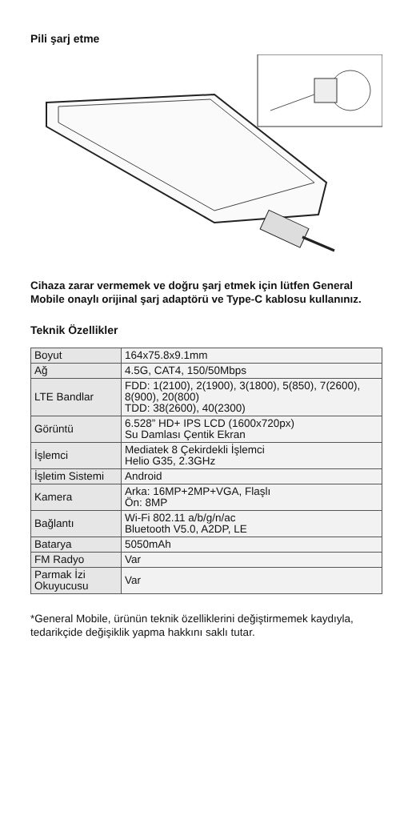Pili şarj etme
Cihaza zarar vermemek ve doğru şarj etmek için lütfen General Mobile onaylı orijinal şarj adaptörü ve Type-C kablosu kullanınız.
Teknik Özellikler
| Boyut | 164x75.8x9.1mm |
| Ağ | 4.5G, CAT4, 150/50Mbps |
| LTE Bandlar | FDD: 1(2100), 2(1900), 3(1800), 5(850), 7(2600), 8(900), 20(800) TDD: 38(2600), 40(2300) |
| Görüntü | 6.528” HD+ IPS LCD (1600x720px) Su Damlası Çentik Ekran |
| İşlemci | Mediatek 8 Çekirdekli İşlemci Helio G35, 2.3GHz |
| İşletim Sistemi | Android |
| Kamera | Arka: 16MP+2MP+VGA, Flaşlı Ön: 8MP |
| Bağlantı | Wi-Fi 802.11 a/b/g/n/ac Bluetooth V5.0, A2DP, LE |
| Batarya | 5050mAh |
| FM Radyo | Var |
| Parmak İzi Okuyucusu | Var |
*General Mobile, ürünün teknik özelliklerini değiştirmemek kaydıyla, tedarikçide değişiklik yapma hakkını saklı tutar.